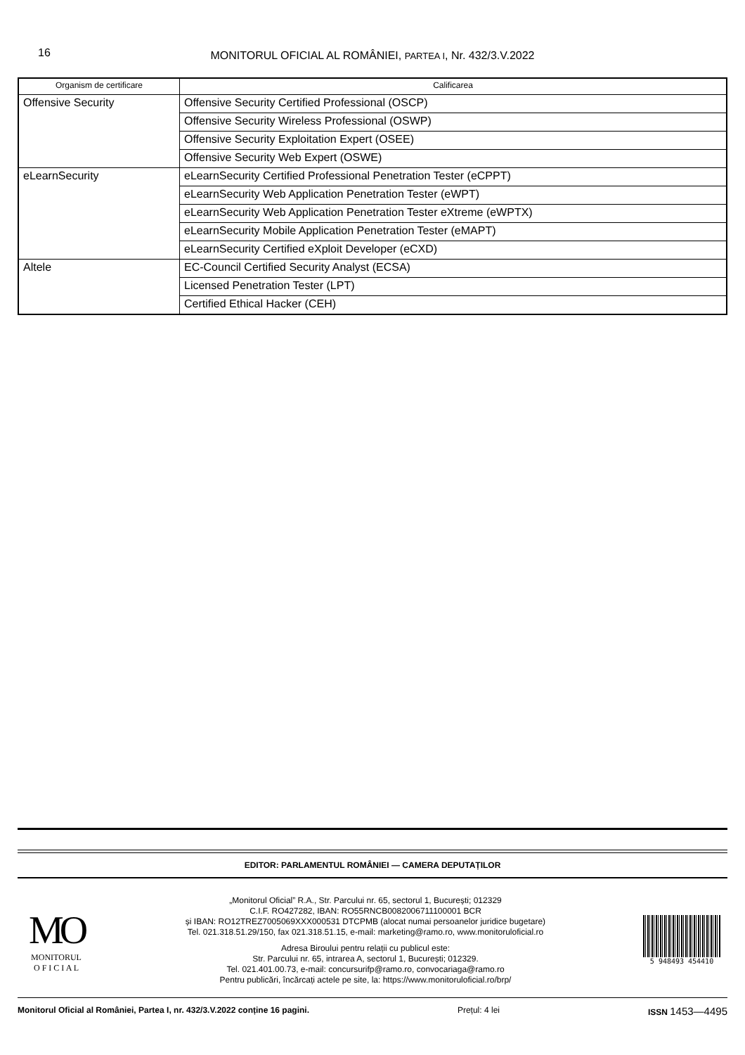16
MONITORUL OFICIAL AL ROMÂNIEI, PARTEA I, Nr. 432/3.V.2022
| Organism de certificare | Calificarea |
| --- | --- |
| Offensive Security | Offensive Security Certified Professional (OSCP) |
| | Offensive Security Wireless Professional (OSWP) |
| | Offensive Security Exploitation Expert (OSEE) |
| | Offensive Security Web Expert (OSWE) |
| eLearnSecurity | eLearnSecurity Certified Professional Penetration Tester (eCPPT) |
| | eLearnSecurity Web Application Penetration Tester (eWPT) |
| | eLearnSecurity Web Application Penetration Tester eXtreme (eWPTX) |
| | eLearnSecurity Mobile Application Penetration Tester (eMAPT) |
| | eLearnSecurity Certified eXploit Developer (eCXD) |
| Altele | EC-Council Certified Security Analyst (ECSA) |
| | Licensed Penetration Tester (LPT) |
| | Certified Ethical Hacker (CEH) |
EDITOR: PARLAMENTUL ROMÂNIEI — CAMERA DEPUTAȚILOR
MO
MONITORUL
O F I C I A L
„Monitorul Oficial” R.A., Str. Parcului nr. 65, sectorul 1, București; 012329
C.I.F. RO427282, IBAN: RO55RNCB0082006711100001 BCR
și IBAN: RO12TREZ7005069XXX000531 DTCPMB (alocat numai persoanelor juridice bugetare)
Tel. 021.318.51.29/150, fax 021.318.51.15, e-mail: marketing@ramo.ro, www.monitoruloficial.ro
Adresa Biroului pentru relații cu publicul este:
Str. Parcului nr. 65, intrarea A, sectorul 1, București; 012329.
Tel. 021.401.00.73, e-mail: concursurifp@ramo.ro, convocariaga@ramo.ro
Pentru publicări, încărcați actele pe site, la: https://www.monitoruloficial.ro/brp/
5 948493 454410
Monitorul Oficial al României, Partea I, nr. 432/3.V.2022 conține 16 pagini. Prețul: 4 lei ISSN 1453—4495